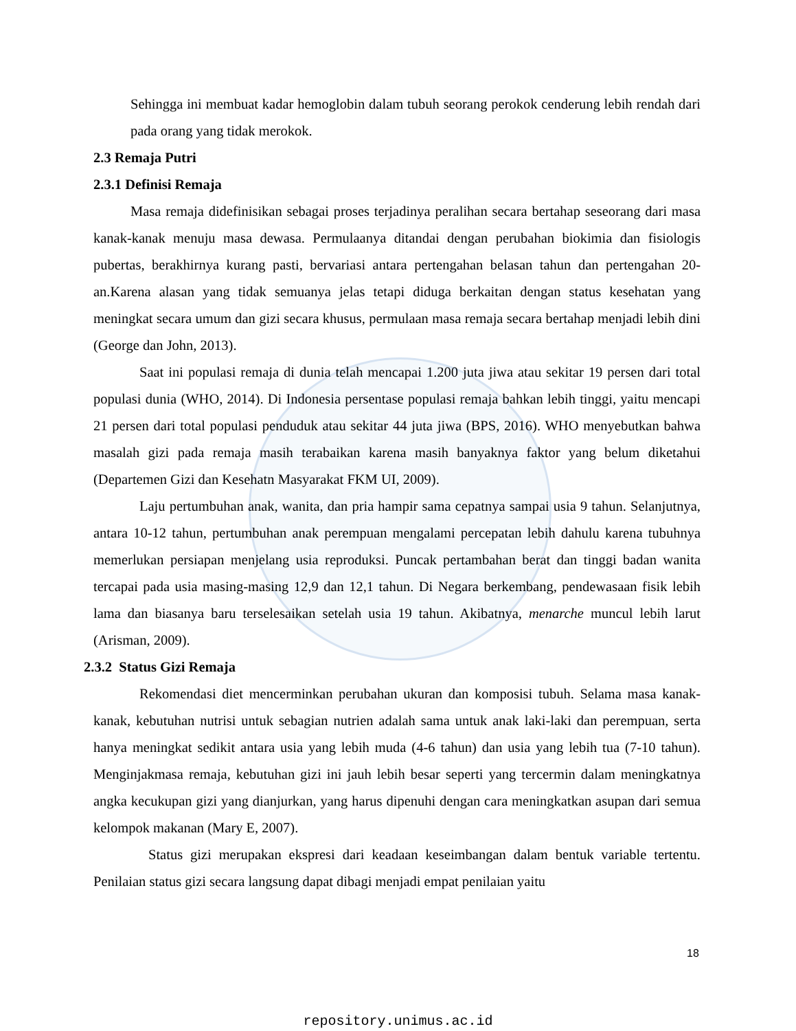Sehingga ini membuat kadar hemoglobin dalam tubuh seorang perokok cenderung lebih rendah dari pada orang yang tidak merokok.
2.3 Remaja Putri
2.3.1 Definisi Remaja
Masa remaja didefinisikan sebagai proses terjadinya peralihan secara bertahap seseorang dari masa kanak-kanak menuju masa dewasa. Permulaanya ditandai dengan perubahan biokimia dan fisiologis pubertas, berakhirnya kurang pasti, bervariasi antara pertengahan belasan tahun dan pertengahan 20-an.Karena alasan yang tidak semuanya jelas tetapi diduga berkaitan dengan status kesehatan yang meningkat secara umum dan gizi secara khusus, permulaan masa remaja secara bertahap menjadi lebih dini (George dan John, 2013).
Saat ini populasi remaja di dunia telah mencapai 1.200 juta jiwa atau sekitar 19 persen dari total populasi dunia (WHO, 2014). Di Indonesia persentase populasi remaja bahkan lebih tinggi, yaitu mencapi 21 persen dari total populasi penduduk atau sekitar 44 juta jiwa (BPS, 2016). WHO menyebutkan bahwa masalah gizi pada remaja masih terabaikan karena masih banyaknya faktor yang belum diketahui (Departemen Gizi dan Kesehatn Masyarakat FKM UI, 2009).
Laju pertumbuhan anak, wanita, dan pria hampir sama cepatnya sampai usia 9 tahun. Selanjutnya, antara 10-12 tahun, pertumbuhan anak perempuan mengalami percepatan lebih dahulu karena tubuhnya memerlukan persiapan menjelang usia reproduksi. Puncak pertambahan berat dan tinggi badan wanita tercapai pada usia masing-masing 12,9 dan 12,1 tahun. Di Negara berkembang, pendewasaan fisik lebih lama dan biasanya baru terselesaikan setelah usia 19 tahun. Akibatnya, menarche muncul lebih larut (Arisman, 2009).
2.3.2 Status Gizi Remaja
Rekomendasi diet mencerminkan perubahan ukuran dan komposisi tubuh. Selama masa kanak-kanak, kebutuhan nutrisi untuk sebagian nutrien adalah sama untuk anak laki-laki dan perempuan, serta hanya meningkat sedikit antara usia yang lebih muda (4-6 tahun) dan usia yang lebih tua (7-10 tahun). Menginjakmasa remaja, kebutuhan gizi ini jauh lebih besar seperti yang tercermin dalam meningkatnya angka kecukupan gizi yang dianjurkan, yang harus dipenuhi dengan cara meningkatkan asupan dari semua kelompok makanan (Mary E, 2007).
Status gizi merupakan ekspresi dari keadaan keseimbangan dalam bentuk variable tertentu. Penilaian status gizi secara langsung dapat dibagi menjadi empat penilaian yaitu
18
repository.unimus.ac.id